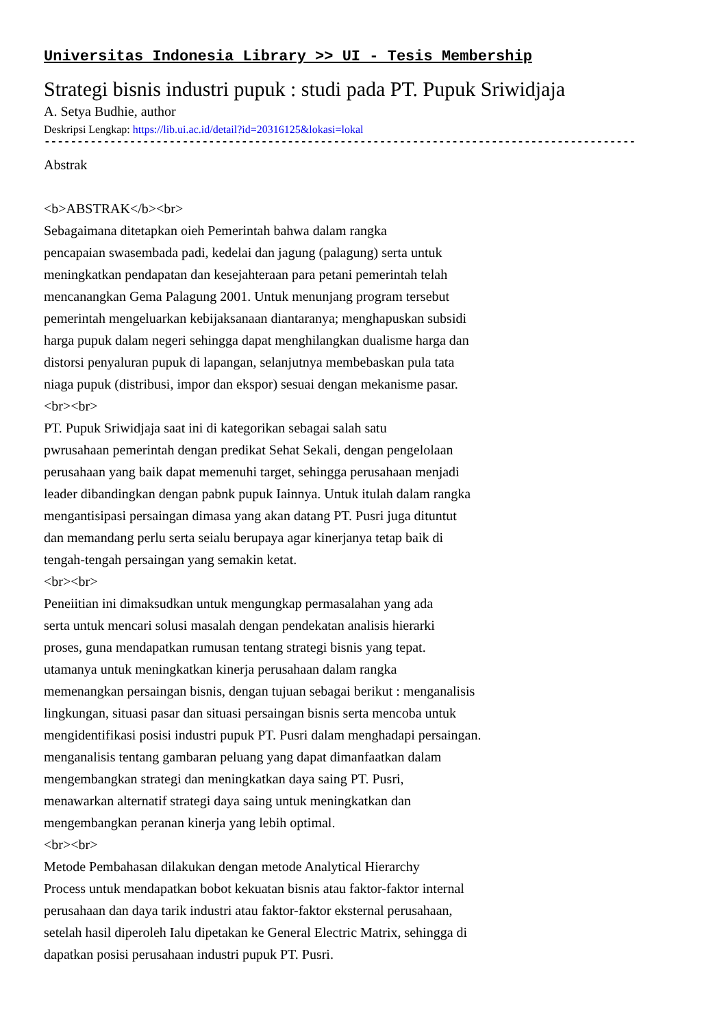Universitas Indonesia Library >> UI - Tesis Membership
Strategi bisnis industri pupuk : studi pada PT. Pupuk Sriwidjaja
A. Setya Budhie, author
Deskripsi Lengkap: https://lib.ui.ac.id/detail?id=20316125&lokasi=lokal
------------------------------------------------------------------------------------------
Abstrak
<b>ABSTRAK</b><br>
Sebagaimana ditetapkan oieh Pemerintah bahwa dalam rangka
pencapaian swasembada padi, kedelai dan jagung (palagung) serta untuk
meningkatkan pendapatan dan kesejahteraan para petani pemerintah telah
mencanangkan Gema Palagung 2001. Untuk menunjang program tersebut
pemerintah mengeluarkan kebijaksanaan diantaranya; menghapuskan subsidi
harga pupuk dalam negeri sehingga dapat menghilangkan dualisme harga dan
distorsi penyaluran pupuk di lapangan, selanjutnya membebaskan pula tata
niaga pupuk (distribusi, impor dan ekspor) sesuai dengan mekanisme pasar.
<br><br>
PT. Pupuk Sriwidjaja saat ini di kategorikan sebagai salah satu
pwrusahaan pemerintah dengan predikat Sehat Sekali, dengan pengelolaan
perusahaan yang baik dapat memenuhi target, sehingga perusahaan menjadi
leader dibandingkan dengan pabnk pupuk Iainnya. Untuk itulah dalam rangka
mengantisipasi persaingan dimasa yang akan datang PT. Pusri juga dituntut
dan memandang perlu serta seialu berupaya agar kinerjanya tetap baik di
tengah-tengah persaingan yang semakin ketat.
<br><br>
Peneiitian ini dimaksudkan untuk mengungkap permasalahan yang ada
serta untuk mencari solusi masalah dengan pendekatan analisis hierarki
proses, guna mendapatkan rumusan tentang strategi bisnis yang tepat.
utamanya untuk meningkatkan kinerja perusahaan dalam rangka
memenangkan persaingan bisnis, dengan tujuan sebagai berikut : menganalisis
lingkungan, situasi pasar dan situasi persaingan bisnis serta mencoba untuk
mengidentifikasi posisi industri pupuk PT. Pusri dalam menghadapi persaingan.
menganalisis tentang gambaran peluang yang dapat dimanfaatkan dalam
mengembangkan strategi dan meningkatkan daya saing PT. Pusri,
menawarkan alternatif strategi daya saing untuk meningkatkan dan
mengembangkan peranan kinerja yang lebih optimal.
<br><br>
Metode Pembahasan dilakukan dengan metode Analytical Hierarchy
Process untuk mendapatkan bobot kekuatan bisnis atau faktor-faktor internal
perusahaan dan daya tarik industri atau faktor-faktor eksternal perusahaan,
setelah hasil diperoleh Ialu dipetakan ke General Electric Matrix, sehingga di
dapatkan posisi perusahaan industri pupuk PT. Pusri.